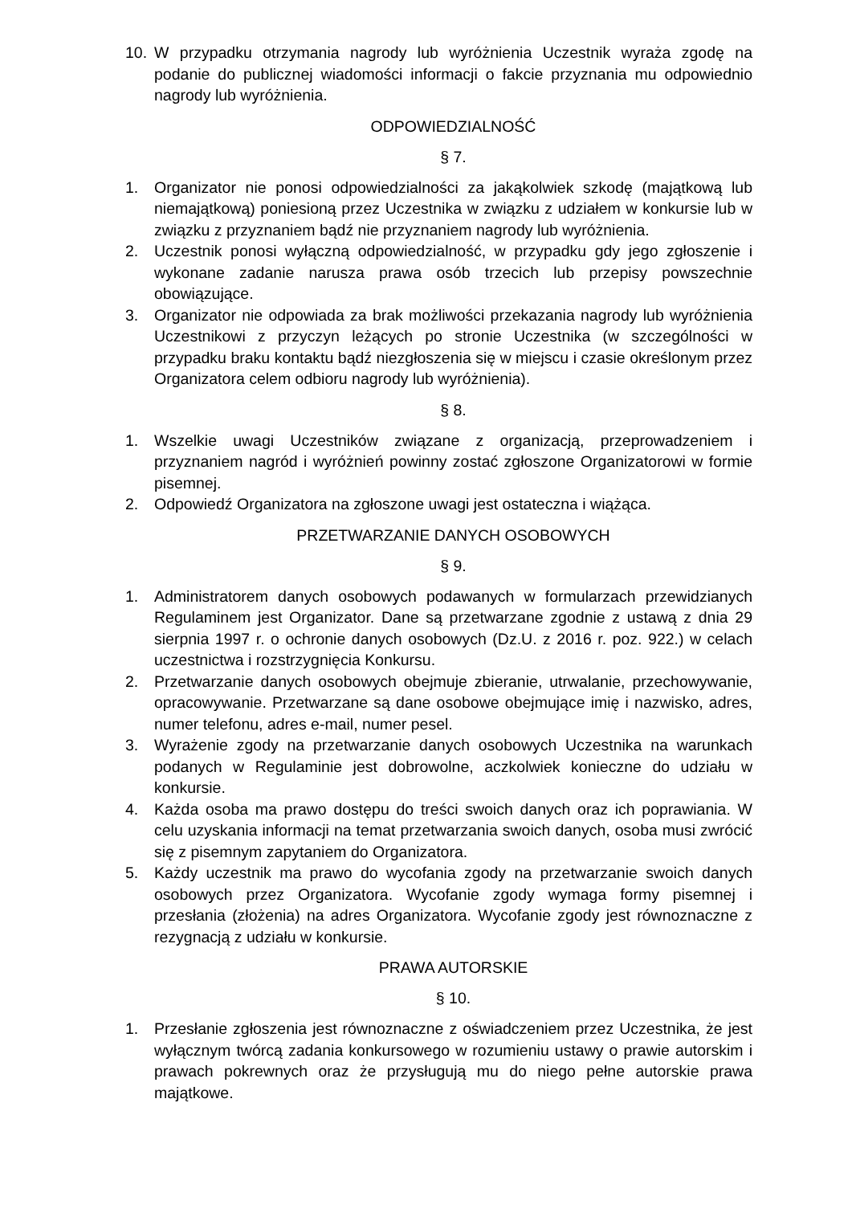10. W przypadku otrzymania nagrody lub wyróżnienia Uczestnik wyraża zgodę na podanie do publicznej wiadomości informacji o fakcie przyznania mu odpowiednio nagrody lub wyróżnienia.
ODPOWIEDZIALNOŚĆ
§ 7.
1. Organizator nie ponosi odpowiedzialności za jakąkolwiek szkodę (majątkową lub niemajątkową) poniesioną przez Uczestnika w związku z udziałem w konkursie lub w związku z przyznaniem bądź nie przyznaniem nagrody lub wyróżnienia.
2. Uczestnik ponosi wyłączną odpowiedzialność, w przypadku gdy jego zgłoszenie i wykonane zadanie narusza prawa osób trzecich lub przepisy powszechnie obowiązujące.
3. Organizator nie odpowiada za brak możliwości przekazania nagrody lub wyróżnienia Uczestnikowi z przyczyn leżących po stronie Uczestnika (w szczególności w przypadku braku kontaktu bądź niezgłoszenia się w miejscu i czasie określonym przez Organizatora celem odbioru nagrody lub wyróżnienia).
§ 8.
1. Wszelkie uwagi Uczestników związane z organizacją, przeprowadzeniem i przyznaniem nagród i wyróżnień powinny zostać zgłoszone Organizatorowi w formie pisemnej.
2. Odpowiedź Organizatora na zgłoszone uwagi jest ostateczna i wiążąca.
PRZETWARZANIE DANYCH OSOBOWYCH
§ 9.
1. Administratorem danych osobowych podawanych w formularzach przewidzianych Regulaminem jest Organizator. Dane są przetwarzane zgodnie z ustawą z dnia 29 sierpnia 1997 r. o ochronie danych osobowych (Dz.U. z 2016 r. poz. 922.) w celach uczestnictwa i rozstrzygnięcia Konkursu.
2. Przetwarzanie danych osobowych obejmuje zbieranie, utrwalanie, przechowywanie, opracowywanie. Przetwarzane są dane osobowe obejmujące imię i nazwisko, adres, numer telefonu, adres e-mail, numer pesel.
3. Wyrażenie zgody na przetwarzanie danych osobowych Uczestnika na warunkach podanych w Regulaminie jest dobrowolne, aczkolwiek konieczne do udziału w konkursie.
4. Każda osoba ma prawo dostępu do treści swoich danych oraz ich poprawiania. W celu uzyskania informacji na temat przetwarzania swoich danych, osoba musi zwrócić się z pisemnym zapytaniem do Organizatora.
5. Każdy uczestnik ma prawo do wycofania zgody na przetwarzanie swoich danych osobowych przez Organizatora. Wycofanie zgody wymaga formy pisemnej i przesłania (złożenia) na adres Organizatora. Wycofanie zgody jest równoznaczne z rezygnacją z udziału w konkursie.
PRAWA AUTORSKIE
§ 10.
1. Przesłanie zgłoszenia jest równoznaczne z oświadczeniem przez Uczestnika, że jest wyłącznym twórcą zadania konkursowego w rozumieniu ustawy o prawie autorskim i prawach pokrewnych oraz że przysługują mu do niego pełne autorskie prawa majątkowe.